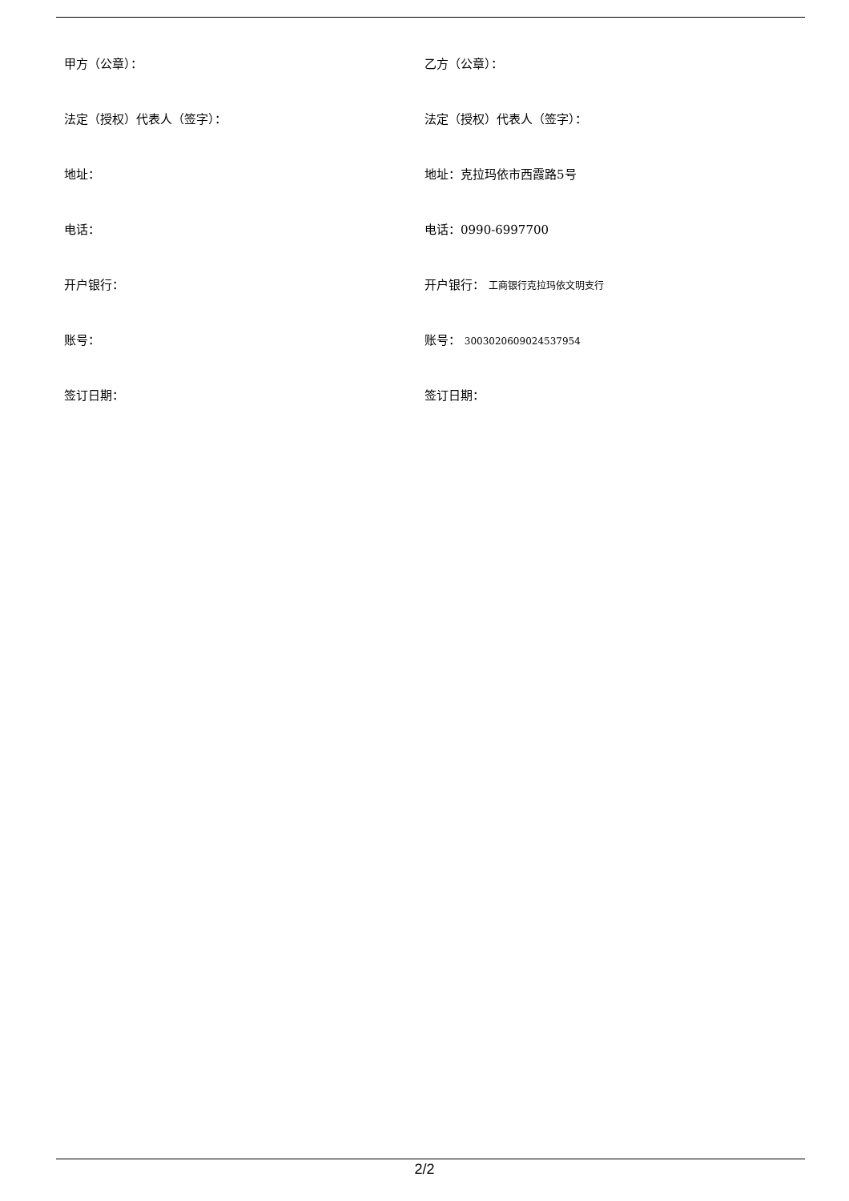甲方（公章）： 乙方（公章）：
法定（授权）代表人（签字）： 法定（授权）代表人（签字）：
地址： 地址：克拉玛依市西霞路5号
电话： 电话：0990-6997700
开户银行： 开户银行： 工商银行克拉玛依文明支行
账号： 账号： 3003020609024537954
签订日期： 签订日期：
2/2